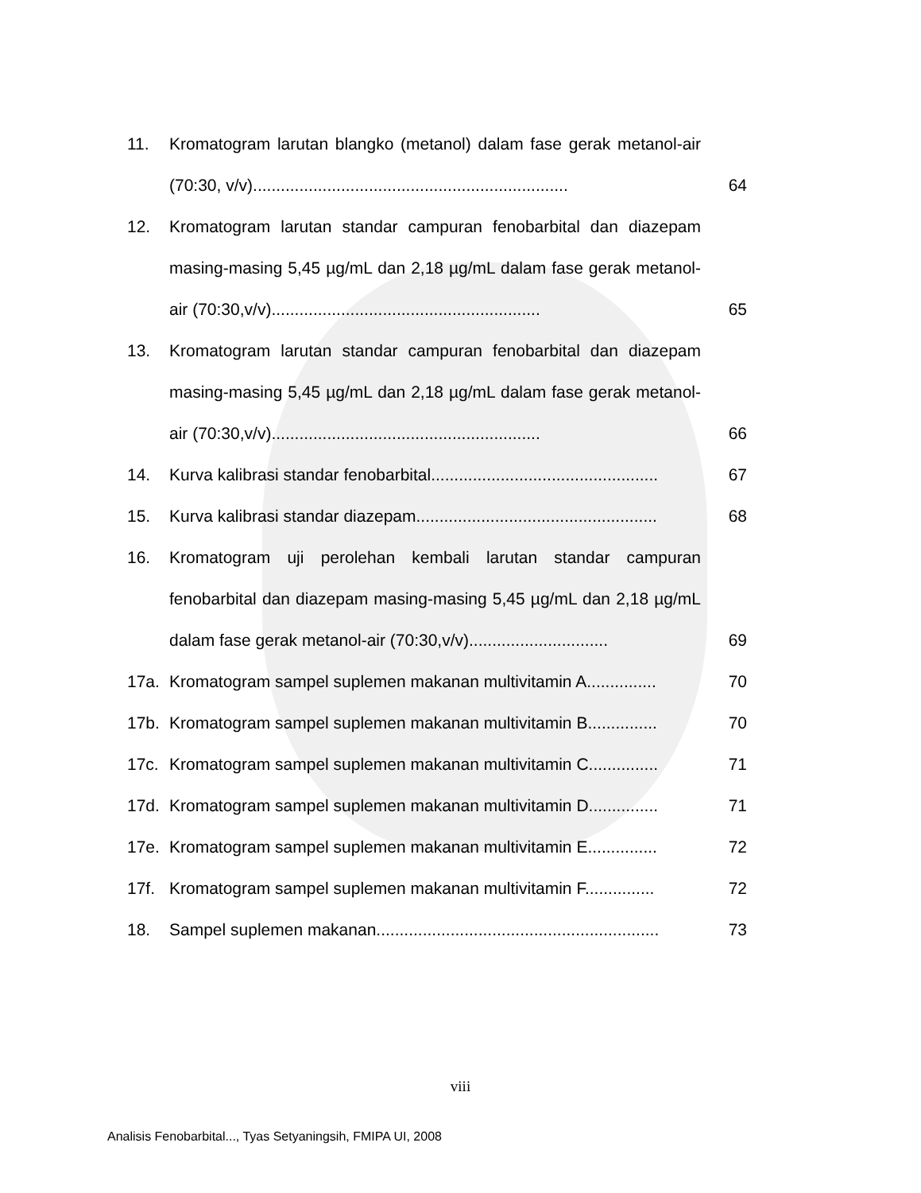11. Kromatogram larutan blangko (metanol) dalam fase gerak metanol-air (70:30, v/v)....................................................................
64
12. Kromatogram larutan standar campuran fenobarbital dan diazepam masing-masing 5,45 µg/mL dan 2,18 µg/mL dalam fase gerak metanol-air (70:30,v/v)..........................................................
65
13. Kromatogram larutan standar campuran fenobarbital dan diazepam masing-masing 5,45 µg/mL dan 2,18 µg/mL dalam fase gerak metanol-air (70:30,v/v)..........................................................
66
14. Kurva kalibrasi standar fenobarbital.................................................
67
15. Kurva kalibrasi standar diazepam....................................................
68
16. Kromatogram uji perolehan kembali larutan standar campuran fenobarbital dan diazepam masing-masing 5,45 µg/mL dan 2,18 µg/mL dalam fase gerak metanol-air (70:30,v/v)..............................
69
17a. Kromatogram sampel suplemen makanan multivitamin A...............
70
17b. Kromatogram sampel suplemen makanan multivitamin B...............
70
17c. Kromatogram sampel suplemen makanan multivitamin C...............
71
17d. Kromatogram sampel suplemen makanan multivitamin D...............
71
17e. Kromatogram sampel suplemen makanan multivitamin E...............
72
17f. Kromatogram sampel suplemen makanan multivitamin F...............
72
18. Sampel suplemen makanan.............................................................
73
viii
Analisis Fenobarbital..., Tyas Setyaningsih, FMIPA UI, 2008